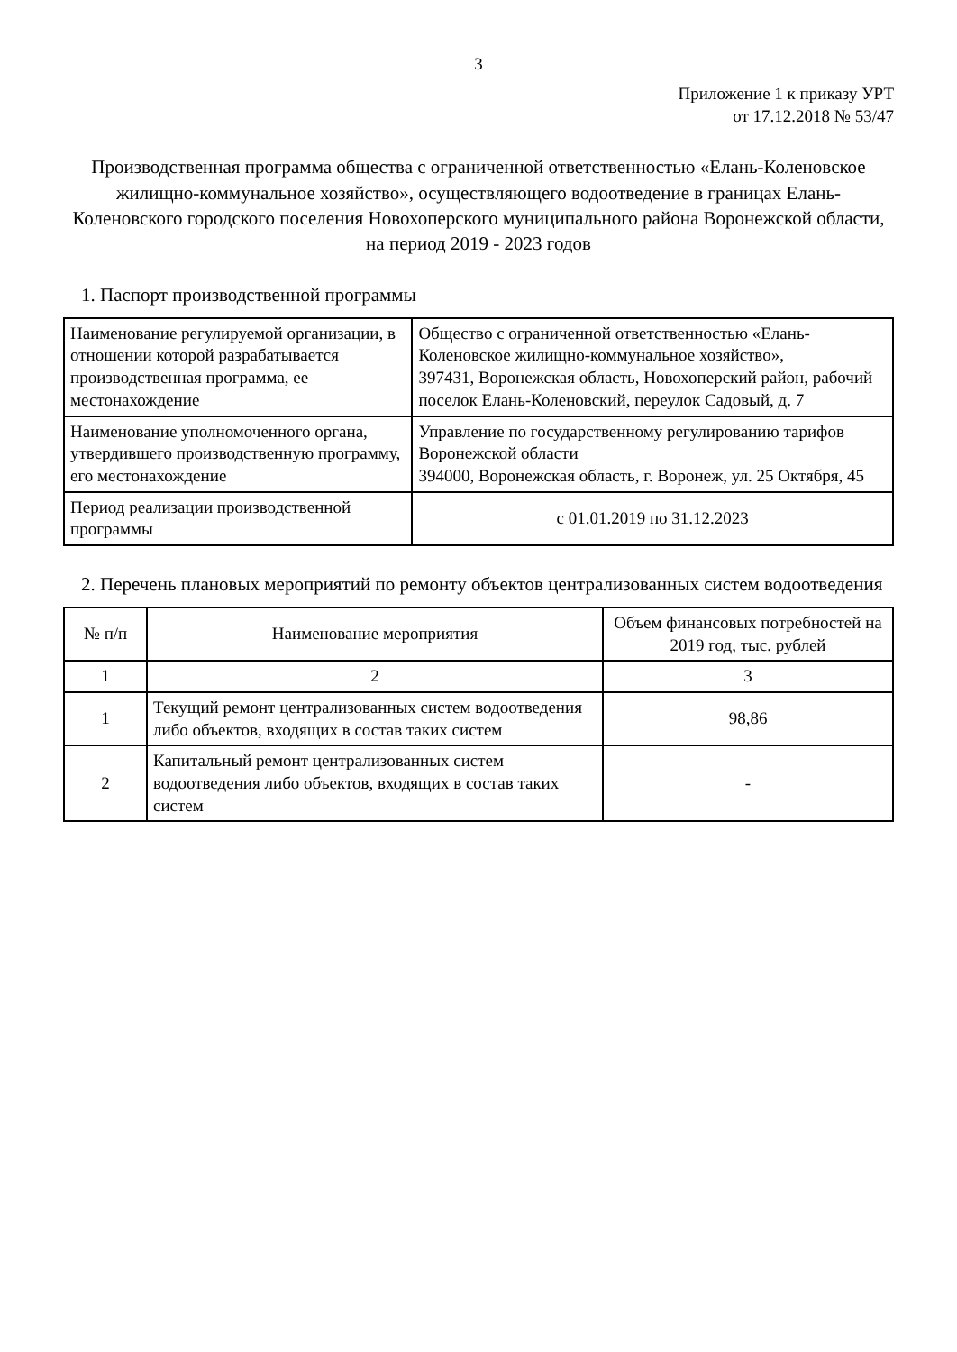3
Приложение 1 к приказу УРТ
от 17.12.2018 № 53/47
Производственная программа общества с ограниченной ответственностью «Елань-Коленовское жилищно-коммунальное хозяйство», осуществляющего водоотведение в границах Елань-Коленовского городского поселения Новохоперского муниципального района Воронежской области, на период 2019 - 2023 годов
1. Паспорт производственной программы
| Наименование регулируемой организации, в отношении которой разрабатывается производственная программа, ее местонахождение | Общество с ограниченной ответственностью «Елань-Коленовское жилищно-коммунальное хозяйство», 397431, Воронежская область, Новохоперский район, рабочий поселок Елань-Коленовский, переулок Садовый, д. 7 |
| Наименование уполномоченного органа, утвердившего производственную программу, его местонахождение | Управление по государственному регулированию тарифов Воронежской области 394000, Воронежская область, г. Воронеж, ул. 25 Октября, 45 |
| Период реализации производственной программы | с 01.01.2019 по 31.12.2023 |
2. Перечень плановых мероприятий по ремонту объектов централизованных систем водоотведения
| № п/п | Наименование мероприятия | Объем финансовых потребностей на 2019 год, тыс. рублей |
| --- | --- | --- |
| 1 | 2 | 3 |
| 1 | Текущий ремонт централизованных систем водоотведения либо объектов, входящих в состав таких систем | 98,86 |
| 2 | Капитальный ремонт централизованных систем водоотведения либо объектов, входящих в состав таких систем | - |